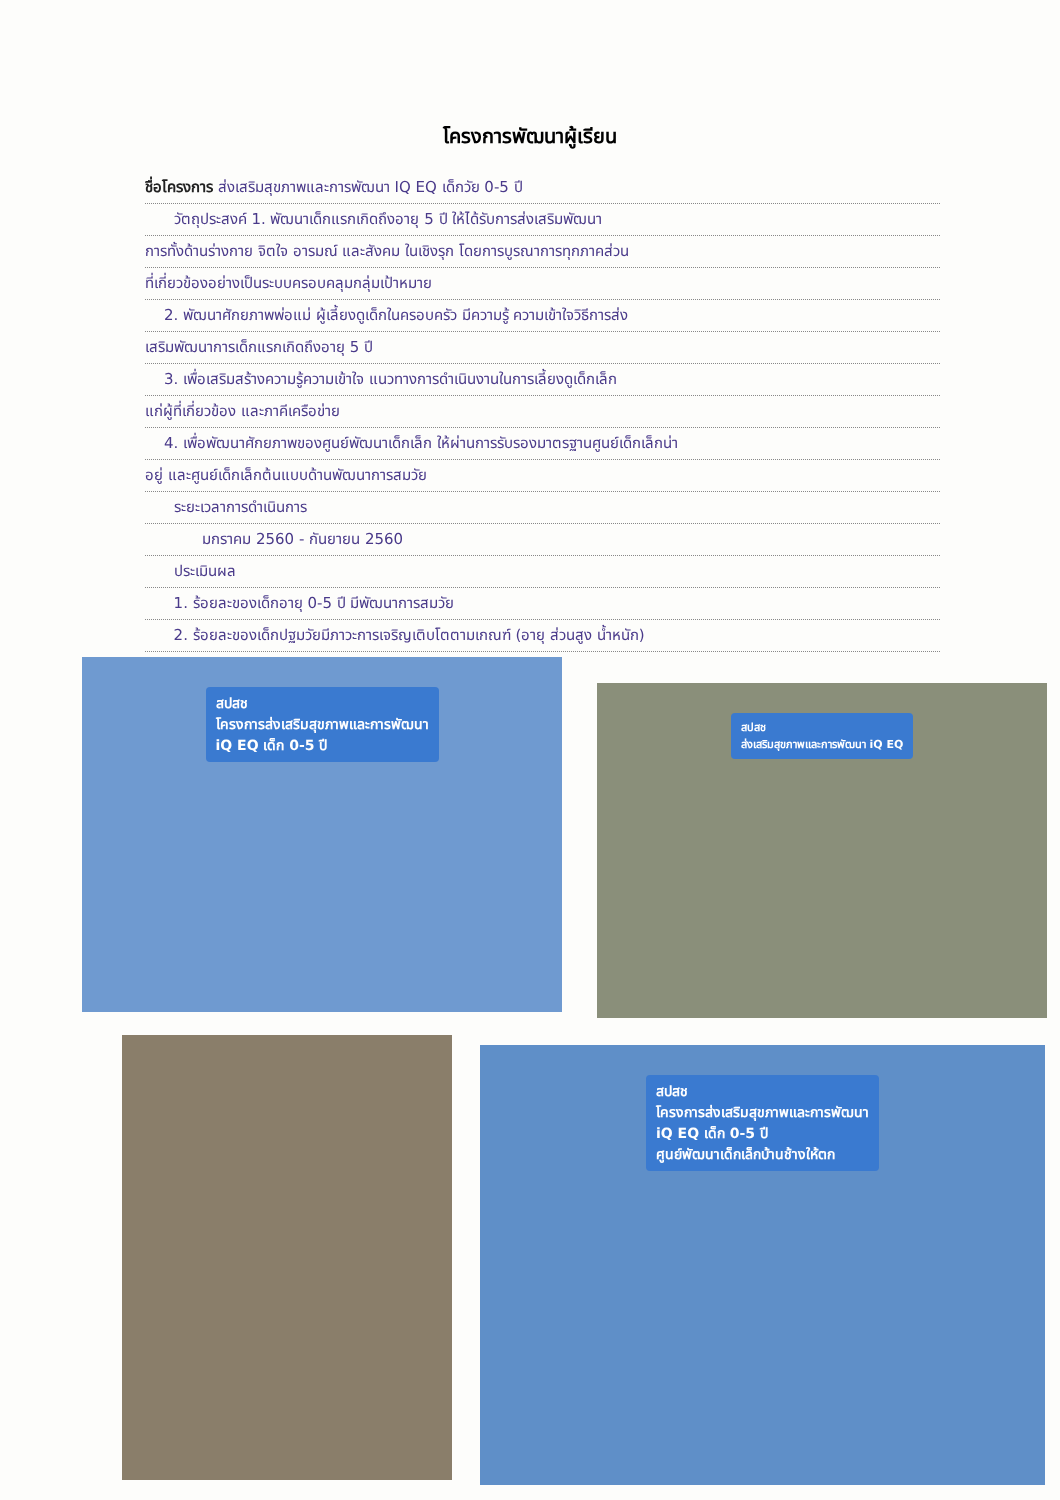โครงการพัฒนาผู้เรียน
ชื่อโครงการ ส่งเสริมสุขภาพและการพัฒนา IQ EQ เด็กวัย 0-5 ปี
วัตถุประสงค์ 1. พัฒนาเด็กแรกเกิดถึงอายุ 5 ปี ให้ได้รับการส่งเสริมพัฒนา
การทั้งด้านร่างกาย จิตใจ อารมณ์ และสังคม ในเชิงรุก โดยการบูรณาการทุกภาคส่วน
ที่เกี่ยวข้องอย่างเป็นระบบครอบคลุมกลุ่มเป้าหมาย
2. พัฒนาศักยภาพพ่อแม่ ผู้เลี้ยงดูเด็กในครอบครัว มีความรู้ ความเข้าใจวิธีการส่ง
เสริมพัฒนาการเด็กแรกเกิดถึงอายุ 5 ปี
3. เพื่อเสริมสร้างความรู้ความเข้าใจ แนวทางการดำเนินงานในการเลี้ยงดูเด็กเล็ก
แก่ผู้ที่เกี่ยวข้อง และภาคีเครือข่าย
4. เพื่อพัฒนาศักยภาพของศูนย์พัฒนาเด็กเล็ก ให้ผ่านการรับรองมาตรฐานศูนย์เด็กเล็กน่า
อยู่ และศูนย์เด็กเล็กต้นแบบด้านพัฒนาการสมวัย
ระยะเวลาการดำเนินการ
มกราคม 2560 - กันยายน 2560
ประเมินผล
1. ร้อยละของเด็กอายุ 0-5 ปี มีพัฒนาการสมวัย
2. ร้อยละของเด็กปฐมวัยมีภาวะการเจริญเติบโตตามเกณฑ์ (อายุ ส่วนสูง น้ำหนัก)
สปสช
โครงการส่งเสริมสุขภาพและการพัฒนา
iQ EQ เด็ก 0-5 ปี
สปสช
ส่งเสริมสุขภาพและการพัฒนา iQ EQ
สปสช
โครงการส่งเสริมสุขภาพและการพัฒนา
iQ EQ เด็ก 0-5 ปี
ศูนย์พัฒนาเด็กเล็กบ้านช้างให้ตก